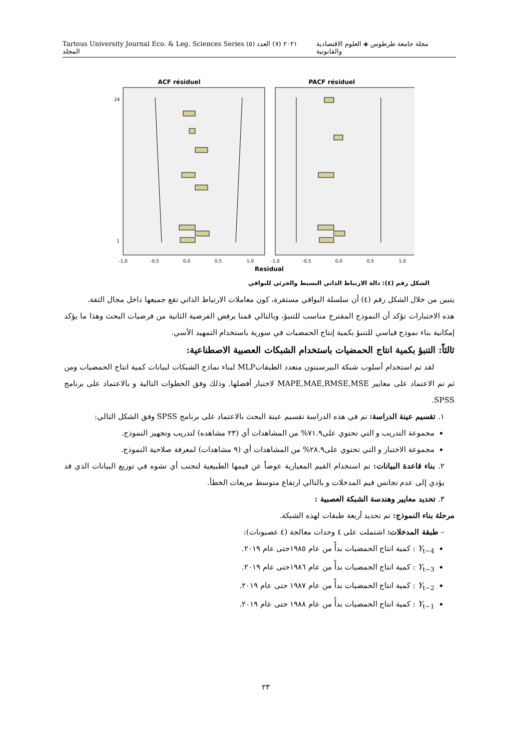Tartous University Journal Eco. & Leg. Sciences Series ٢٠٢١ (٧) العدد (٥) المجلد مجلة جامعة طرطوس ◈ العلوم الاقتصادية والقانونية
ACF résiduel
PACF résiduel
-1,0
-0,5
0,0
0,5
1,0
-1,0
-0,5
0,0
0,5
1,0
Residual
24
1
الشكل رقم (٤): دالة الارتباط الذاتي البسيط والجزئي للبواقي
يتبين من خلال الشكل رقم (٤) أن سلسلة البواقي مستقرة، كون معاملات الارتباط الذاتي تقع جميعها داخل مجال الثقة.
هذه الاختبارات تؤكد أن النموذج المقترح مناسب للتنبؤ، وبالتالي قمنا برفض الفرضية الثانية من فرضيات البحث وهذا ما يؤكد إمكانية بناء نموذج قياسي للتنبؤ بكمية إنتاج الحمضيات في سورية باستخدام التمهيد الأسي.
ثالثاً: التنبؤ بكمية انتاج الحمضيات باستخدام الشبكات العصبية الاصطناعية:
لقد تم استخدام أسلوب شبكة البيرسبتون متعدد الطبقاتMLP لبناء نماذج الشبكات لبيانات كمية انتاج الحمضيات ومن ثم تم الاعتماد على معايير MAPE,MAE,RMSE,MSE لاختبار أفضلها. وذلك وفق الخطوات التالية و بالاعتماد على برنامج SPSS.
١. تقسيم عينة الدراسة: تم في هذه الدراسة تقسيم عينة البحث بالاعتماد على برنامج SPSS وفق الشكل التالي:
مجموعة التدريب و التي تحتوي على٧١.٩% من المشاهدات أي (٢٣ مشاهده) لتدريب وتجهيز النموذج.
مجموعة الاختبار و التي تحتوي على٢٨.٩% من المشاهدات أي (٩ مشاهدات) لمعرفة صلاحية النموذج.
٢. بناء قاعدة البيانات: تم استخدام القيم المعيارية عوضاً عن قيمها الطبيعية لتجنب أي تشوه في توزيع البيانات الذي قد يؤدي إلى عدم تجانس قيم المدخلات و بالتالي ارتفاع متوسط مربعات الخطأ.
٣. تحديد معايير وهندسة الشبكة العصبية :
مرحلة بناء النموذج: تم تحديد أربعة طبقات لهذه الشبكة.
– طبقة المدخلات: اشتملت على ٤ وحدات معالجة (٤ عصبونات):
Y<sub>t−4</sub> : كمية انتاج الحمضيات بدأً من عام ١٩٨٥حتى عام ٢٠١٩.
Y<sub>t−3</sub> : كمية انتاج الحمضيات بدأً من عام ١٩٨٦حتى عام ٢٠١٩.
Y<sub>t−2</sub> : كمية انتاج الحمضيات بدأً من عام ١٩٨٧ حتى عام ٢٠١٩.
Y<sub>t−1</sub> : كمية انتاج الحمضيات بدأً من عام ١٩٨٨ حتى عام ٢٠١٩.
٢٣